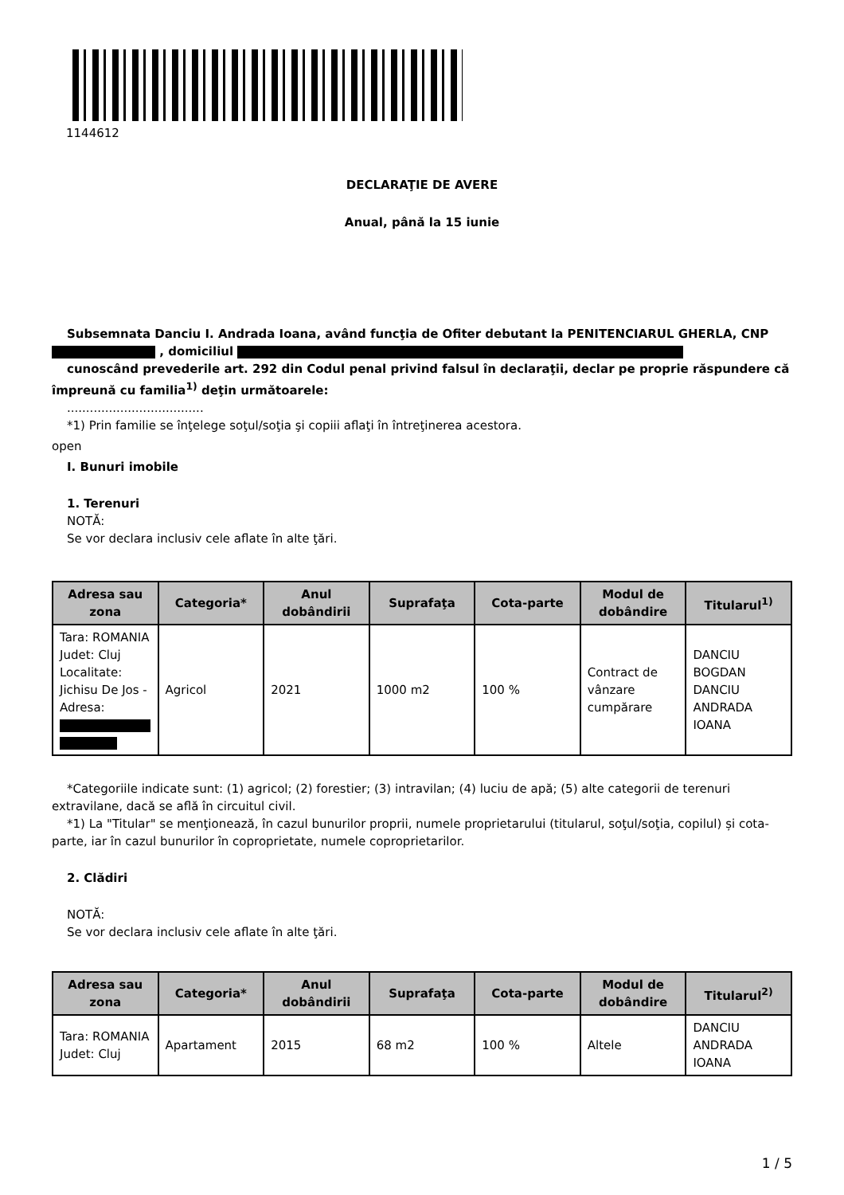1144612
DECLARAŢIE DE AVERE
Anual, până la 15 iunie
Subsemnata Danciu I. Andrada Ioana, având funcţia de Ofiter debutant la PENITENCIARUL GHERLA, CNP , domiciliul
cunoscând prevederile art. 292 din Codul penal privind falsul în declaraţii, declar pe proprie răspundere că împreună cu familia<sup>1)</sup> deţin următoarele:
....................................
*1) Prin familie se înţelege soţul/soţia şi copiii aflaţi în întreţinerea acestora.
open
I. Bunuri imobile
1. Terenuri
NOTĂ:
Se vor declara inclusiv cele aflate în alte ţări.
| Adresa sau zona | Categoria* | Anul dobândirii | Suprafaţa | Cota-parte | Modul de dobândire | Titularul<sup>1)</sup> |
| --- | --- | --- | --- | --- | --- | --- |
| Tara: ROMANIA Judet: Cluj Localitate: Jichisu De Jos - Adresa: | Agricol | 2021 | 1000 m2 | 100 % | Contract de vânzare cumpărare | DANCIU BOGDAN DANCIU ANDRADA IOANA |
*Categoriile indicate sunt: (1) agricol; (2) forestier; (3) intravilan; (4) luciu de apă; (5) alte categorii de terenuri extravilane, dacă se află în circuitul civil.
*1) La "Titular" se menţionează, în cazul bunurilor proprii, numele proprietarului (titularul, soţul/soţia, copilul) și cota-parte, iar în cazul bunurilor în coproprietate, numele coproprietarilor.
2. Clădiri
NOTĂ:
Se vor declara inclusiv cele aflate în alte ţări.
| Adresa sau zona | Categoria* | Anul dobândirii | Suprafaţa | Cota-parte | Modul de dobândire | Titularul<sup>2)</sup> |
| --- | --- | --- | --- | --- | --- | --- |
| Tara: ROMANIA Judet: Cluj | Apartament | 2015 | 68 m2 | 100 % | Altele | DANCIU ANDRADA IOANA |
1 / 5